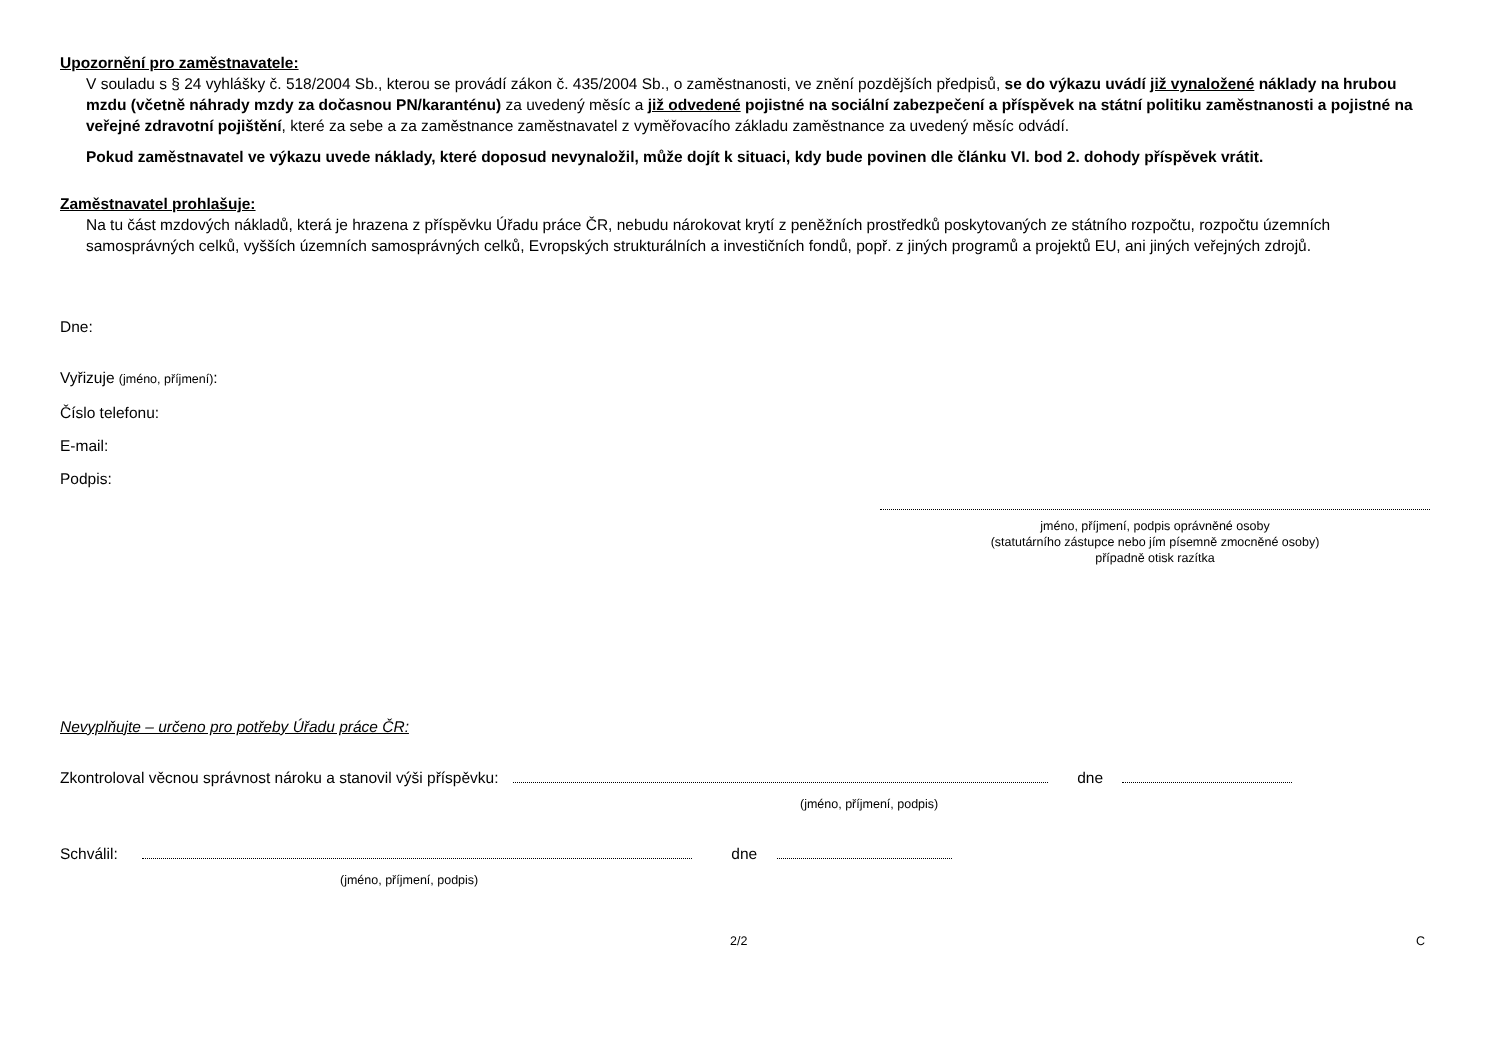Upozornění pro zaměstnavatele:
V souladu s § 24 vyhlášky č. 518/2004 Sb., kterou se provádí zákon č. 435/2004 Sb., o zaměstnanosti, ve znění pozdějších předpisů, se do výkazu uvádí již vynaložené náklady na hrubou mzdu (včetně náhrady mzdy za dočasnou PN/karanténu) za uvedený měsíc a již odvedené pojistné na sociální zabezpečení a příspěvek na státní politiku zaměstnanosti a pojistné na veřejné zdravotní pojištění, které za sebe a za zaměstnance zaměstnavatel z vyměřovacího základu zaměstnance za uvedený měsíc odvádí.
Pokud zaměstnavatel ve výkazu uvede náklady, které doposud nevynaložil, může dojít k situaci, kdy bude povinen dle článku VI. bod 2. dohody příspěvek vrátit.
Zaměstnavatel prohlašuje:
Na tu část mzdových nákladů, která je hrazena z příspěvku Úřadu práce ČR, nebudu nárokovat krytí z peněžních prostředků poskytovaných ze státního rozpočtu, rozpočtu územních samosprávných celků, vyšších územních samosprávných celků, Evropských strukturálních a investičních fondů, popř. z jiných programů a projektů EU, ani jiných veřejných zdrojů.
Dne:
Vyřizuje (jméno, příjmení):
Číslo telefonu:
E-mail:
Podpis:
jméno, příjmení, podpis oprávněné osoby
(statutárního zástupce nebo jím písemně zmocněné osoby)
případně otisk razítka
Nevyplňujte – určeno pro potřeby Úřadu práce ČR:
Zkontroloval věcnou správnost nároku a stanovil výši příspěvku: dne
(jméno, příjmení, podpis)
Schválil: dne
(jméno, příjmení, podpis)
2/2 C